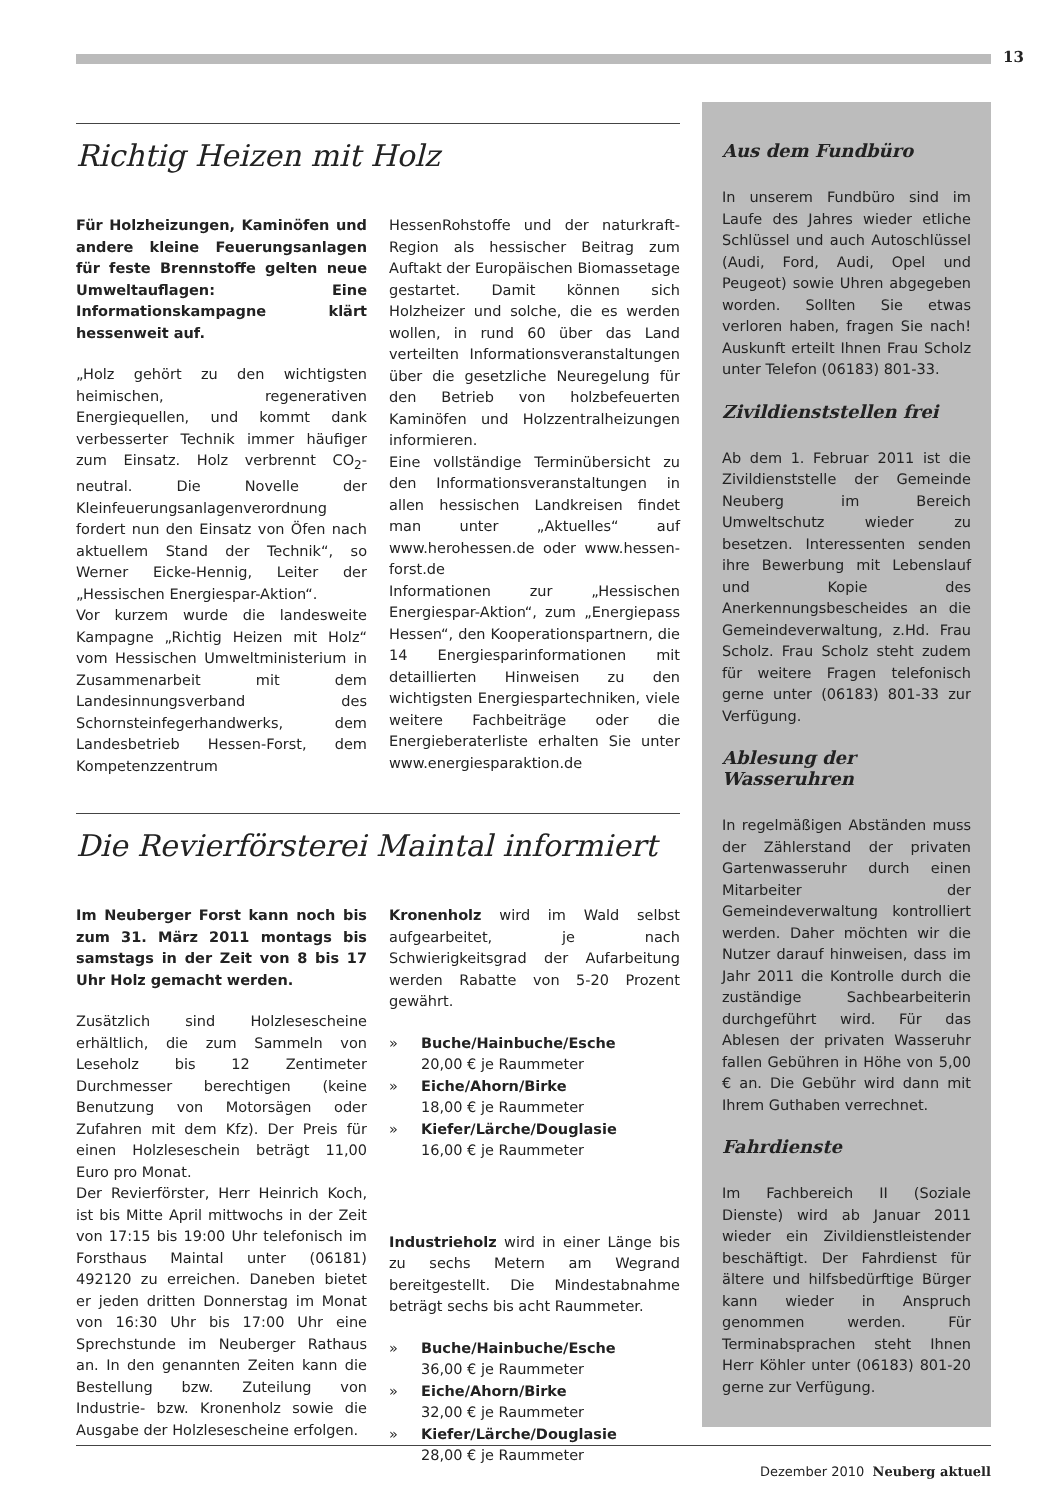13
Richtig Heizen mit Holz
Für Holzheizungen, Kaminöfen und andere kleine Feuerungsanlagen für feste Brennstoffe gelten neue Umweltauflagen: Eine Informationskampagne klärt hessenweit auf.
„Holz gehört zu den wichtigsten heimischen, regenerativen Energiequellen, und kommt dank verbesserter Technik immer häufiger zum Einsatz. Holz verbrennt CO<sub>2</sub>-neutral. Die Novelle der Kleinfeuerungsanlagenverordnung fordert nun den Einsatz von Öfen nach aktuellem Stand der Technik“, so Werner Eicke-Hennig, Leiter der „Hessischen Energiespar-Aktion“.
Vor kurzem wurde die landesweite Kampagne „Richtig Heizen mit Holz“ vom Hessischen Umweltministerium in Zusammenarbeit mit dem Landesinnungsverband des Schornsteinfegerhandwerks, dem Landesbetrieb Hessen-Forst, dem Kompetenzzentrum
HessenRohstoffe und der naturkraft-Region als hessischer Beitrag zum Auftakt der Europäischen Biomassetage gestartet. Damit können sich Holzheizer und solche, die es werden wollen, in rund 60 über das Land verteilten Informationsveranstaltungen über die gesetzliche Neuregelung für den Betrieb von holzbefeuerten Kaminöfen und Holzzentralheizungen informieren.
Eine vollständige Terminübersicht zu den Informationsveranstaltungen in allen hessischen Landkreisen findet man unter „Aktuelles“ auf www.herohessen.de oder www.hessen-forst.de
Informationen zur „Hessischen Energiespar-Aktion“, zum „Energiepass Hessen“, den Kooperationspartnern, die 14 Energiesparinformationen mit detaillierten Hinweisen zu den wichtigsten Energiespartechniken, viele weitere Fachbeiträge oder die Energieberaterliste erhalten Sie unter www.energiesparaktion.de
Die Revierförsterei Maintal informiert
Im Neuberger Forst kann noch bis zum 31. März 2011 montags bis samstags in der Zeit von 8 bis 17 Uhr Holz gemacht werden.
Zusätzlich sind Holzlesescheine erhältlich, die zum Sammeln von Leseholz bis 12 Zentimeter Durchmesser berechtigen (keine Benutzung von Motorsägen oder Zufahren mit dem Kfz). Der Preis für einen Holzleseschein beträgt 11,00 Euro pro Monat.
Der Revierförster, Herr Heinrich Koch, ist bis Mitte April mittwochs in der Zeit von 17:15 bis 19:00 Uhr telefonisch im Forsthaus Maintal unter (06181) 492120 zu erreichen. Daneben bietet er jeden dritten Donnerstag im Monat von 16:30 Uhr bis 17:00 Uhr eine Sprechstunde im Neuberger Rathaus an. In den genannten Zeiten kann die Bestellung bzw. Zuteilung von Industrie- bzw. Kronenholz sowie die Ausgabe der Holzlesescheine erfolgen.
Kronenholz wird im Wald selbst aufgearbeitet, je nach Schwierigkeitsgrad der Aufarbeitung werden Rabatte von 5-20 Prozent gewährt.
» Buche/Hainbuche/Esche
20,00 € je Raummeter
» Eiche/Ahorn/Birke
18,00 € je Raummeter
» Kiefer/Lärche/Douglasie
16,00 € je Raummeter
Industrieholz wird in einer Länge bis zu sechs Metern am Wegrand bereitgestellt. Die Mindestabnahme beträgt sechs bis acht Raummeter.
» Buche/Hainbuche/Esche
36,00 € je Raummeter
» Eiche/Ahorn/Birke
32,00 € je Raummeter
» Kiefer/Lärche/Douglasie
28,00 € je Raummeter
Aus dem Fundbüro
In unserem Fundbüro sind im Laufe des Jahres wieder etliche Schlüssel und auch Autoschlüssel (Audi, Ford, Audi, Opel und Peugeot) sowie Uhren abgegeben worden. Sollten Sie etwas verloren haben, fragen Sie nach! Auskunft erteilt Ihnen Frau Scholz unter Telefon (06183) 801-33.
Zivildienststellen frei
Ab dem 1. Februar 2011 ist die Zivildienststelle der Gemeinde Neuberg im Bereich Umweltschutz wieder zu besetzen. Interessenten senden ihre Bewerbung mit Lebenslauf und Kopie des Anerkennungsbescheides an die Gemeindeverwaltung, z.Hd. Frau Scholz. Frau Scholz steht zudem für weitere Fragen telefonisch gerne unter (06183) 801-33 zur Verfügung.
Ablesung der Wasseruhren
In regelmäßigen Abständen muss der Zählerstand der privaten Gartenwasseruhr durch einen Mitarbeiter der Gemeindeverwaltung kontrolliert werden. Daher möchten wir die Nutzer darauf hinweisen, dass im Jahr 2011 die Kontrolle durch die zuständige Sachbearbeiterin durchgeführt wird. Für das Ablesen der privaten Wasseruhr fallen Gebühren in Höhe von 5,00 € an. Die Gebühr wird dann mit Ihrem Guthaben verrechnet.
Fahrdienste
Im Fachbereich II (Soziale Dienste) wird ab Januar 2011 wieder ein Zivildienstleistender beschäftigt. Der Fahrdienst für ältere und hilfsbedürftige Bürger kann wieder in Anspruch genommen werden. Für Terminabsprachen steht Ihnen Herr Köhler unter (06183) 801-20 gerne zur Verfügung.
Dezember 2010 Neuberg aktuell